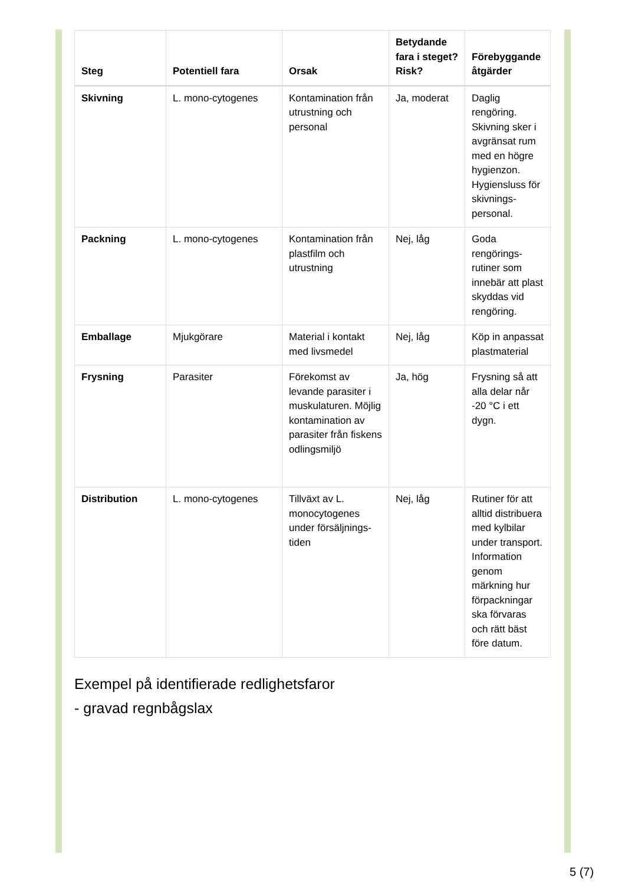| Steg | Potentiell fara | Orsak | Betydande fara i steget? Risk? | Förebyggande åtgärder |
| --- | --- | --- | --- | --- |
| Skivning | L. mono-cytogenes | Kontamination från utrustning och personal | Ja, moderat | Daglig rengöring. Skivning sker i avgränsat rum med en högre hygienzon. Hygiensluss för skivnings-personal. |
| Packning | L. mono-cytogenes | Kontamination från plastfilm och utrustning | Nej, låg | Goda rengörings-rutiner som innebär att plast skyddas vid rengöring. |
| Emballage | Mjukgörare | Material i kontakt med livsmedel | Nej, låg | Köp in anpassat plastmaterial |
| Frysning | Parasiter | Förekomst av levande parasiter i muskulaturen. Möjlig kontamination av parasiter från fiskens odlingsmiljö | Ja, hög | Frysning så att alla delar når -20 °C i ett dygn. |
| Distribution | L. mono-cytogenes | Tillväxt av L. monocytogenes under försäljnings-tiden | Nej, låg | Rutiner för att alltid distribuera med kylbilar under transport. Information genom märkning hur förpackningar ska förvaras och rätt bäst före datum. |
Exempel på identifierade redlighetsfaror
- gravad regnbågslax
5 (7)